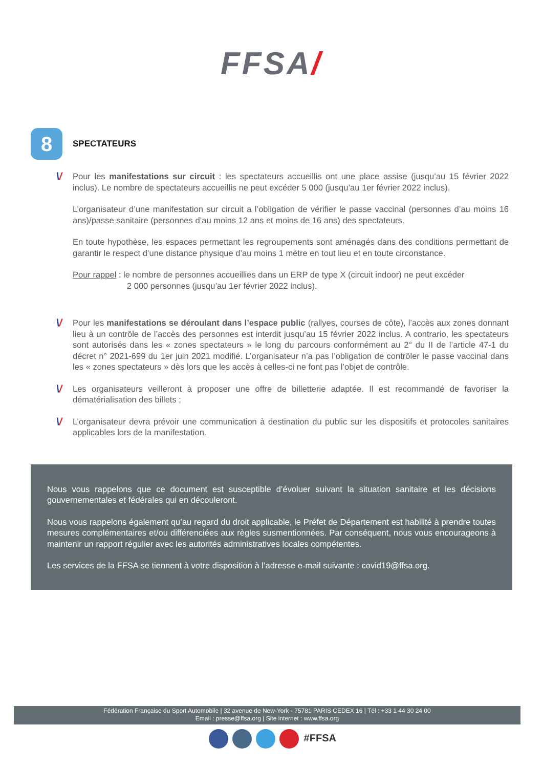FFSA/
8
SPECTATEURS
\/
Pour les manifestations sur circuit : les spectateurs accueillis ont une place assise (jusqu’au 15 février 2022 inclus). Le nombre de spectateurs accueillis ne peut excéder 5 000 (jusqu’au 1er février 2022 inclus).
L’organisateur d’une manifestation sur circuit a l’obligation de vérifier le passe vaccinal (personnes d’au moins 16 ans)/passe sanitaire (personnes d’au moins 12 ans et moins de 16 ans) des spectateurs.
En toute hypothèse, les espaces permettant les regroupements sont aménagés dans des conditions permettant de garantir le respect d’une distance physique d’au moins 1 mètre en tout lieu et en toute circonstance.
Pour rappel : le nombre de personnes accueillies dans un ERP de type X (circuit indoor) ne peut excéder
2 000 personnes (jusqu’au 1er février 2022 inclus).
\/
Pour les manifestations se déroulant dans l’espace public (rallyes, courses de côte), l’accès aux zones donnant lieu à un contrôle de l’accès des personnes est interdit jusqu’au 15 février 2022 inclus. A contrario, les spectateurs sont autorisés dans les « zones spectateurs » le long du parcours conformément au 2° du II de l’article 47-1 du décret n° 2021-699 du 1er juin 2021 modifié. L’organisateur n’a pas l’obligation de contrôler le passe vaccinal dans les « zones spectateurs » dès lors que les accès à celles-ci ne font pas l’objet de contrôle.
\/
Les organisateurs veilleront à proposer une offre de billetterie adaptée. Il est recommandé de favoriser la dématérialisation des billets ;
\/
L’organisateur devra prévoir une communication à destination du public sur les dispositifs et protocoles sanitaires applicables lors de la manifestation.
Nous vous rappelons que ce document est susceptible d’évoluer suivant la situation sanitaire et les décisions gouvernementales et fédérales qui en découleront.
Nous vous rappelons également qu’au regard du droit applicable, le Préfet de Département est habilité à prendre toutes mesures complémentaires et/ou différenciées aux règles susmentionnées. Par conséquent, nous vous encourageons à maintenir un rapport régulier avec les autorités administratives locales compétentes.
Les services de la FFSA se tiennent à votre disposition à l’adresse e-mail suivante : covid19@ffsa.org.
Fédération Française du Sport Automobile | 32 avenue de New-York - 75781 PARIS CEDEX 16 | Tél : +33 1 44 30 24 00
Email : presse@ffsa.org | Site internet : www.ffsa.org
#FFSA